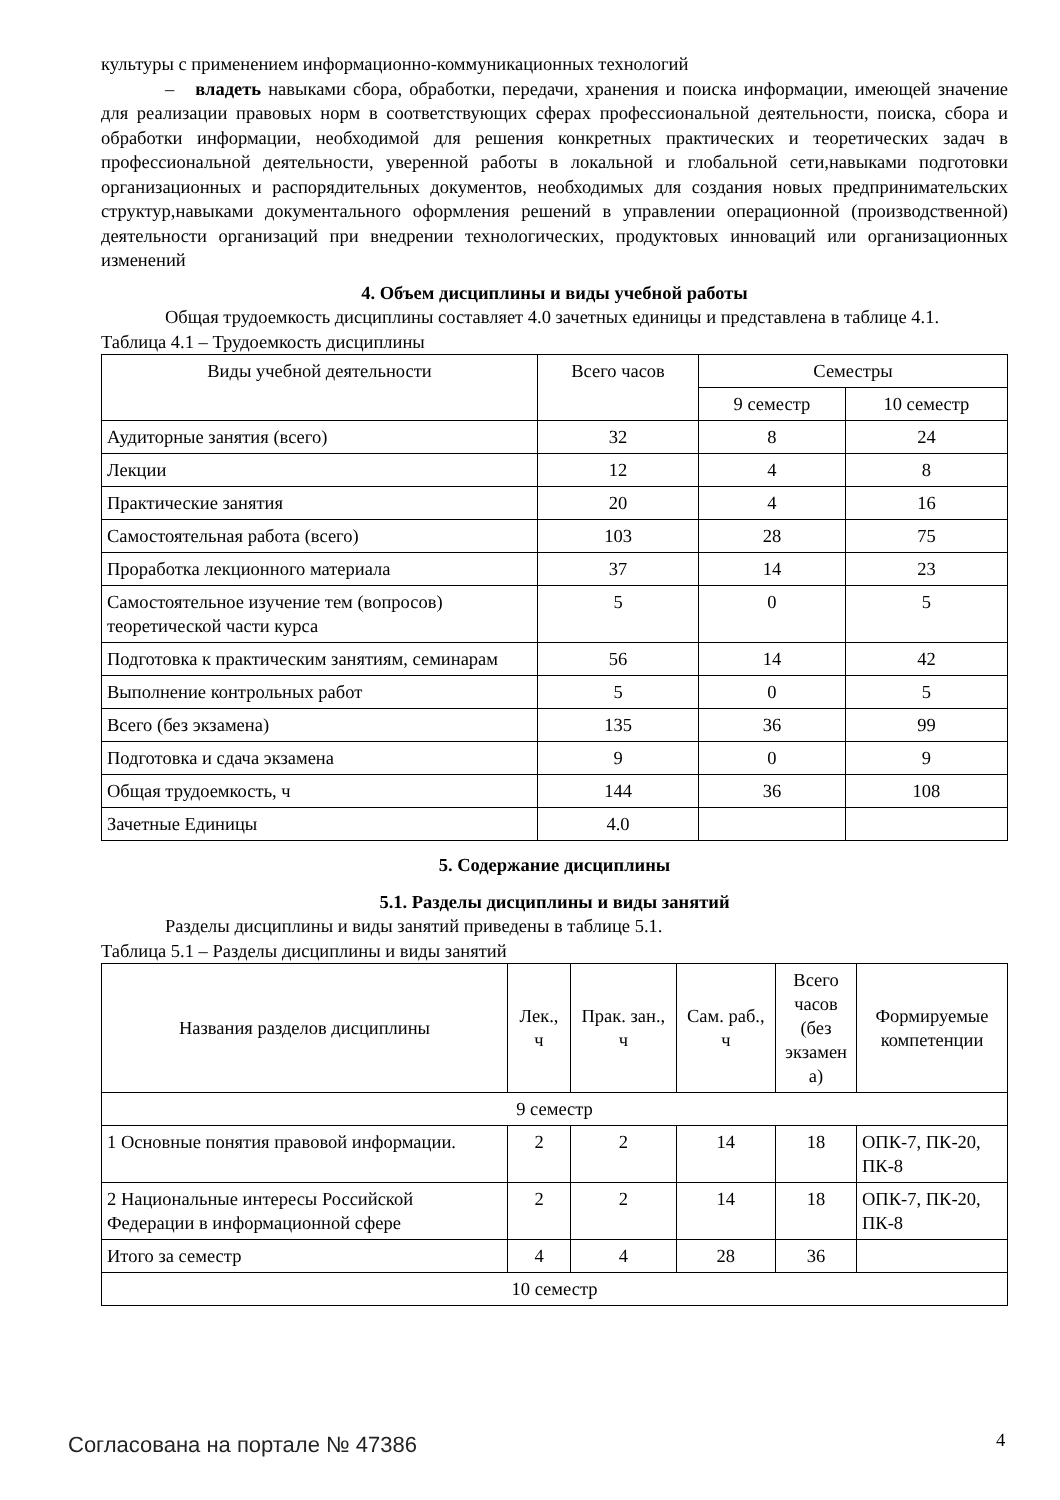культуры с применением информационно-коммуникационных технологий
– владеть навыками сбора, обработки, передачи, хранения и поиска информации, имеющей значение для реализации правовых норм в соответствующих сферах профессиональной деятельности, поиска, сбора и обработки информации, необходимой для решения конкретных практических и теоретических задач в профессиональной деятельности, уверенной работы в локальной и глобальной сети,навыками подготовки организационных и распорядительных документов, необходимых для создания новых предпринимательских структур,навыками документального оформления решений в управлении операционной (производственной) деятельности организаций при внедрении технологических, продуктовых инноваций или организационных изменений
4. Объем дисциплины и виды учебной работы
Общая трудоемкость дисциплины составляет 4.0 зачетных единицы и представлена в таблице 4.1.
Таблица 4.1 – Трудоемкость дисциплины
| Виды учебной деятельности | Всего часов | Семестры | |
| --- | --- | --- | --- |
| | | 9 семестр | 10 семестр |
| Аудиторные занятия (всего) | 32 | 8 | 24 |
| Лекции | 12 | 4 | 8 |
| Практические занятия | 20 | 4 | 16 |
| Самостоятельная работа (всего) | 103 | 28 | 75 |
| Проработка лекционного материала | 37 | 14 | 23 |
| Самостоятельное изучение тем (вопросов) теоретической части курса | 5 | 0 | 5 |
| Подготовка к практическим занятиям, семинарам | 56 | 14 | 42 |
| Выполнение контрольных работ | 5 | 0 | 5 |
| Всего (без экзамена) | 135 | 36 | 99 |
| Подготовка и сдача экзамена | 9 | 0 | 9 |
| Общая трудоемкость, ч | 144 | 36 | 108 |
| Зачетные Единицы | 4.0 | | |
5. Содержание дисциплины
5.1. Разделы дисциплины и виды занятий
Разделы дисциплины и виды занятий приведены в таблице 5.1.
Таблица 5.1 – Разделы дисциплины и виды занятий
| Названия разделов дисциплины | Лек., ч | Прак. зан., ч | Сам. раб., ч | Всего часов (без экзамен а) | Формируемые компетенции |
| --- | --- | --- | --- | --- | --- |
| 9 семестр | | | | | |
| 1 Основные понятия правовой информации. | 2 | 2 | 14 | 18 | ОПК-7, ПК-20, ПК-8 |
| 2 Национальные интересы Российской Федерации в информационной сфере | 2 | 2 | 14 | 18 | ОПК-7, ПК-20, ПК-8 |
| Итого за семестр | 4 | 4 | 28 | 36 | |
| 10 семестр | | | | | |
Согласована на портале № 47386 4